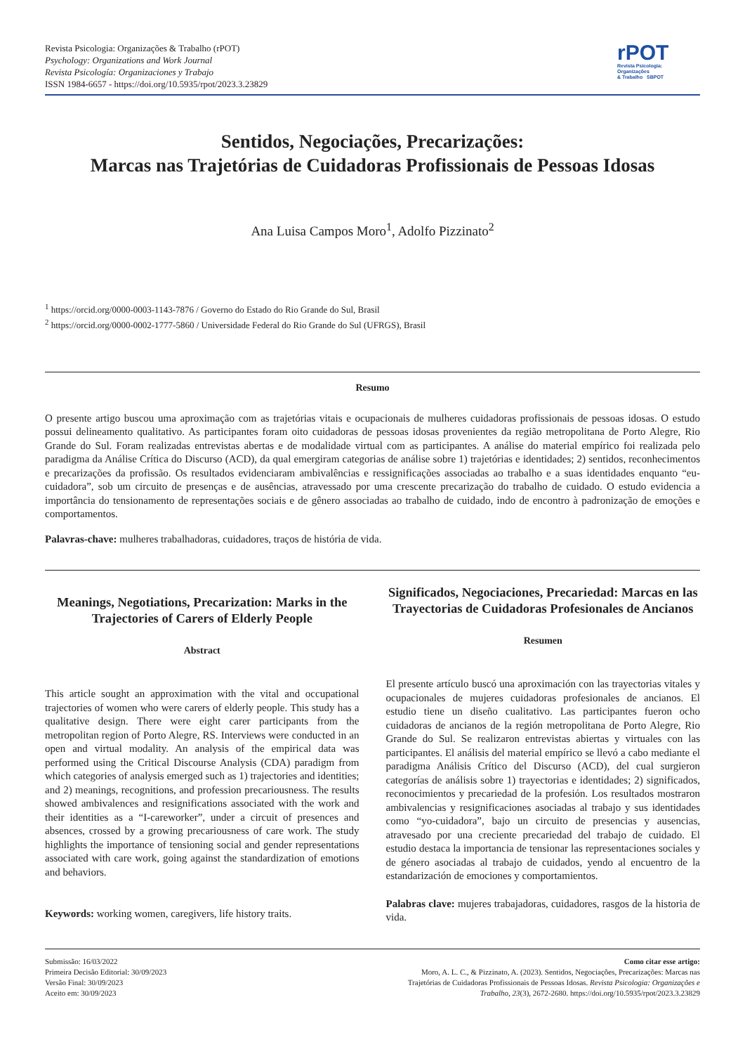Revista Psicologia: Organizações & Trabalho (rPOT)
Psychology: Organizations and Work Journal
Revista Psicología: Organizaciones y Trabajo
ISSN 1984-6657 - https://doi.org/10.5935/rpot/2023.3.23829
rPOT
Revista Psicologia:
Organizações
& Trabalho SBPOT
Sentidos, Negociações, Precarizações:
Marcas nas Trajetórias de Cuidadoras Profissionais de Pessoas Idosas
Ana Luisa Campos Moro<sup>1</sup>, Adolfo Pizzinato<sup>2</sup>
<sup>1</sup> https://orcid.org/0000-0003-1143-7876 / Governo do Estado do Rio Grande do Sul, Brasil
<sup>2</sup> https://orcid.org/0000-0002-1777-5860 / Universidade Federal do Rio Grande do Sul (UFRGS), Brasil
Resumo
O presente artigo buscou uma aproximação com as trajetórias vitais e ocupacionais de mulheres cuidadoras profissionais de pessoas idosas. O estudo possui delineamento qualitativo. As participantes foram oito cuidadoras de pessoas idosas provenientes da região metropolitana de Porto Alegre, Rio Grande do Sul. Foram realizadas entrevistas abertas e de modalidade virtual com as participantes. A análise do material empírico foi realizada pelo paradigma da Análise Crítica do Discurso (ACD), da qual emergiram categorias de análise sobre 1) trajetórias e identidades; 2) sentidos, reconhecimentos e precarizações da profissão. Os resultados evidenciaram ambivalências e ressignificações associadas ao trabalho e a suas identidades enquanto “eu-cuidadora”, sob um circuito de presenças e de ausências, atravessado por uma crescente precarização do trabalho de cuidado. O estudo evidencia a importância do tensionamento de representações sociais e de gênero associadas ao trabalho de cuidado, indo de encontro à padronização de emoções e comportamentos.
Palavras-chave: mulheres trabalhadoras, cuidadores, traços de história de vida.
Meanings, Negotiations, Precarization: Marks in the Trajectories of Carers of Elderly People
Abstract
This article sought an approximation with the vital and occupational trajectories of women who were carers of elderly people. This study has a qualitative design. There were eight carer participants from the metropolitan region of Porto Alegre, RS. Interviews were conducted in an open and virtual modality. An analysis of the empirical data was performed using the Critical Discourse Analysis (CDA) paradigm from which categories of analysis emerged such as 1) trajectories and identities; and 2) meanings, recognitions, and profession precariousness. The results showed ambivalences and resignifications associated with the work and their identities as a “I-careworker”, under a circuit of presences and absences, crossed by a growing precariousness of care work. The study highlights the importance of tensioning social and gender representations associated with care work, going against the standardization of emotions and behaviors.
Keywords: working women, caregivers, life history traits.
Significados, Negociaciones, Precariedad: Marcas en las Trayectorias de Cuidadoras Profesionales de Ancianos
Resumen
El presente artículo buscó una aproximación con las trayectorias vitales y ocupacionales de mujeres cuidadoras profesionales de ancianos. El estudio tiene un diseño cualitativo. Las participantes fueron ocho cuidadoras de ancianos de la región metropolitana de Porto Alegre, Rio Grande do Sul. Se realizaron entrevistas abiertas y virtuales con las participantes. El análisis del material empírico se llevó a cabo mediante el paradigma Análisis Crítico del Discurso (ACD), del cual surgieron categorías de análisis sobre 1) trayectorias e identidades; 2) significados, reconocimientos y precariedad de la profesión. Los resultados mostraron ambivalencias y resignificaciones asociadas al trabajo y sus identidades como “yo-cuidadora”, bajo un circuito de presencias y ausencias, atravesado por una creciente precariedad del trabajo de cuidado. El estudio destaca la importancia de tensionar las representaciones sociales y de género asociadas al trabajo de cuidados, yendo al encuentro de la estandarización de emociones y comportamientos.
Palabras clave: mujeres trabajadoras, cuidadores, rasgos de la historia de vida.
Submissão: 16/03/2022
Primeira Decisão Editorial: 30/09/2023
Versão Final: 30/09/2023
Aceito em: 30/09/2023
Como citar esse artigo:
Moro, A. L. C., & Pizzinato, A. (2023). Sentidos, Negociações, Precarizações: Marcas nas Trajetórias de Cuidadoras Profissionais de Pessoas Idosas. Revista Psicologia: Organizações e Trabalho, 23(3), 2672-2680. https://doi.org/10.5935/rpot/2023.3.23829